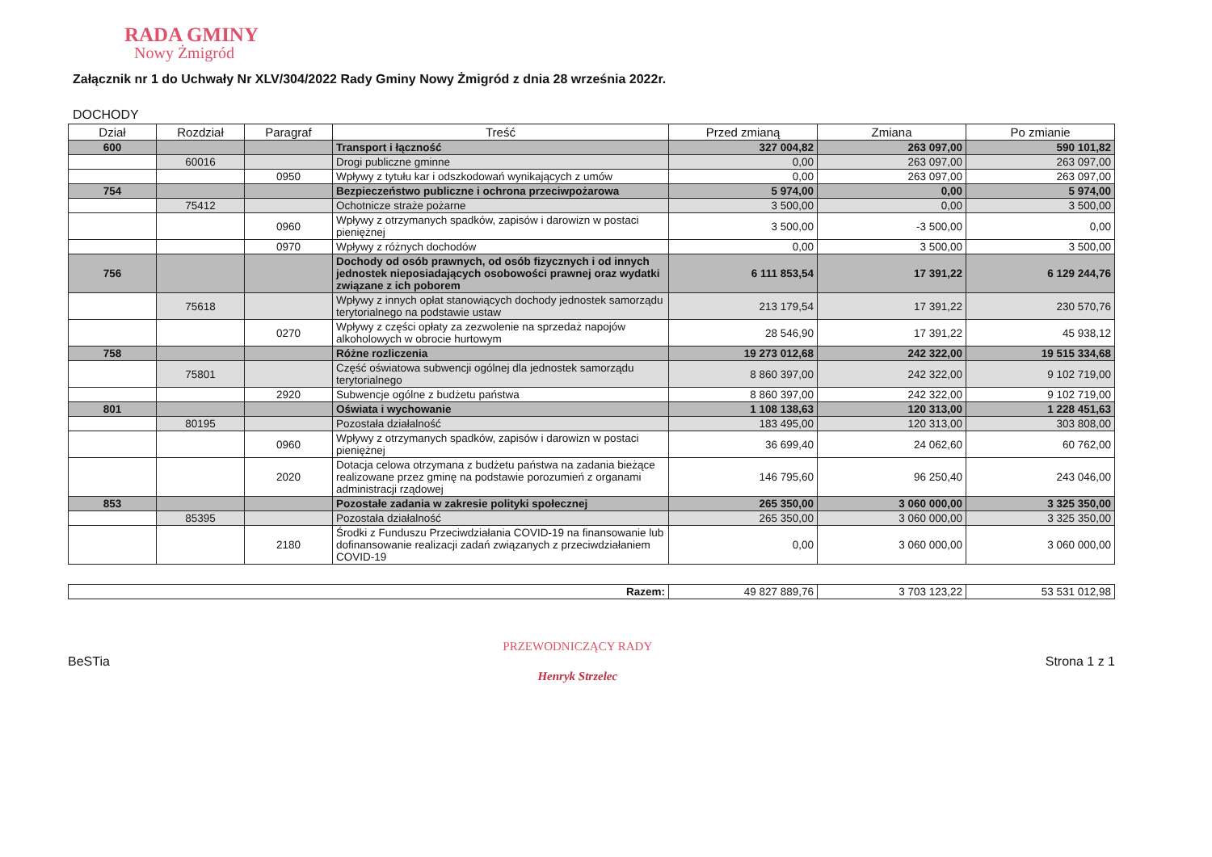RADA GMINY
Nowy Żmigród
Załącznik nr 1 do Uchwały Nr XLV/304/2022 Rady Gminy Nowy Żmigród z dnia 28 września 2022r.
DOCHODY
| Dział | Rozdział | Paragraf | Treść | Przed zmianą | Zmiana | Po zmianie |
| --- | --- | --- | --- | --- | --- | --- |
| 600 | | | Transport i łączność | 327 004,82 | 263 097,00 | 590 101,82 |
| | 60016 | | Drogi publiczne gminne | 0,00 | 263 097,00 | 263 097,00 |
| | | 0950 | Wpływy z tytułu kar i odszkodowań wynikających z umów | 0,00 | 263 097,00 | 263 097,00 |
| 754 | | | Bezpieczeństwo publiczne i ochrona przeciwpożarowa | 5 974,00 | 0,00 | 5 974,00 |
| | 75412 | | Ochotnicze straże pożarne | 3 500,00 | 0,00 | 3 500,00 |
| | | 0960 | Wpływy z otrzymanych spadków, zapisów i darowizn w postaci pieniężnej | 3 500,00 | -3 500,00 | 0,00 |
| | | 0970 | Wpływy z różnych dochodów | 0,00 | 3 500,00 | 3 500,00 |
| 756 | | | Dochody od osób prawnych, od osób fizycznych i od innych jednostek nieposiadających osobowości prawnej oraz wydatki związane z ich poborem | 6 111 853,54 | 17 391,22 | 6 129 244,76 |
| | 75618 | | Wpływy z innych opłat stanowiących dochody jednostek samorządu terytorialnego na podstawie ustaw | 213 179,54 | 17 391,22 | 230 570,76 |
| | | 0270 | Wpływy z części opłaty za zezwolenie na sprzedaż napojów alkoholowych w obrocie hurtowym | 28 546,90 | 17 391,22 | 45 938,12 |
| 758 | | | Różne rozliczenia | 19 273 012,68 | 242 322,00 | 19 515 334,68 |
| | 75801 | | Część oświatowa subwencji ogólnej dla jednostek samorządu terytorialnego | 8 860 397,00 | 242 322,00 | 9 102 719,00 |
| | | 2920 | Subwencje ogólne z budżetu państwa | 8 860 397,00 | 242 322,00 | 9 102 719,00 |
| 801 | | | Oświata i wychowanie | 1 108 138,63 | 120 313,00 | 1 228 451,63 |
| | 80195 | | Pozostała działalność | 183 495,00 | 120 313,00 | 303 808,00 |
| | | 0960 | Wpływy z otrzymanych spadków, zapisów i darowizn w postaci pieniężnej | 36 699,40 | 24 062,60 | 60 762,00 |
| | | 2020 | Dotacja celowa otrzymana z budżetu państwa na zadania bieżące realizowane przez gminę na podstawie porozumień z organami administracji rządowej | 146 795,60 | 96 250,40 | 243 046,00 |
| 853 | | | Pozostałe zadania w zakresie polityki społecznej | 265 350,00 | 3 060 000,00 | 3 325 350,00 |
| | 85395 | | Pozostała działalność | 265 350,00 | 3 060 000,00 | 3 325 350,00 |
| | | 2180 | Środki z Funduszu Przeciwdziałania COVID-19 na finansowanie lub dofinansowanie realizacji zadań związanych z przeciwdziałaniem COVID-19 | 0,00 | 3 060 000,00 | 3 060 000,00 |
| Razem: | 49 827 889,76 | 3 703 123,22 | 53 531 012,98 |
BeSTia
PRZEWODNICZĄCY RADY
Henryk Strzelec
Strona 1 z 1